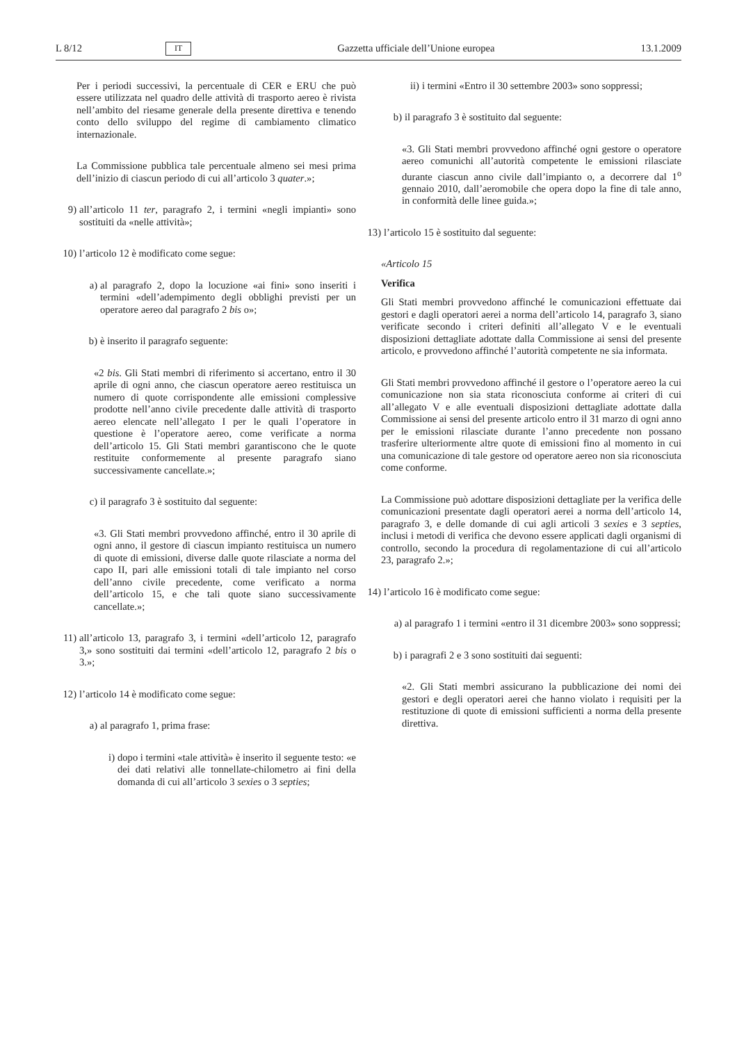L 8/12 IT Gazzetta ufficiale dell’Unione europea 13.1.2009
Per i periodi successivi, la percentuale di CER e ERU che può essere utilizzata nel quadro delle attività di trasporto aereo è rivista nell’ambito del riesame generale della presente direttiva e tenendo conto dello sviluppo del regime di cambiamento climatico internazionale.
La Commissione pubblica tale percentuale almeno sei mesi prima dell’inizio di ciascun periodo di cui all’articolo 3 quater.»;
9) all’articolo 11 ter, paragrafo 2, i termini «negli impianti» sono sostituiti da «nelle attività»;
10) l’articolo 12 è modificato come segue:
a) al paragrafo 2, dopo la locuzione «ai fini» sono inseriti i termini «dell’adempimento degli obblighi previsti per un operatore aereo dal paragrafo 2 bis o»;
b) è inserito il paragrafo seguente:
«2 bis. Gli Stati membri di riferimento si accertano, entro il 30 aprile di ogni anno, che ciascun operatore aereo restituisca un numero di quote corrispondente alle emissioni complessive prodotte nell’anno civile precedente dalle attività di trasporto aereo elencate nell’allegato I per le quali l’operatore in questione è l’operatore aereo, come verificate a norma dell’articolo 15. Gli Stati membri garantiscono che le quote restituite conformemente al presente paragrafo siano successivamente cancellate.»;
c) il paragrafo 3 è sostituito dal seguente:
«3. Gli Stati membri provvedono affinché, entro il 30 aprile di ogni anno, il gestore di ciascun impianto restituisca un numero di quote di emissioni, diverse dalle quote rilasciate a norma del capo II, pari alle emissioni totali di tale impianto nel corso dell’anno civile precedente, come verificato a norma dell’articolo 15, e che tali quote siano successivamente cancellate.»;
11) all’articolo 13, paragrafo 3, i termini «dell’articolo 12, paragrafo 3,» sono sostituiti dai termini «dell’articolo 12, paragrafo 2 bis o 3.»;
12) l’articolo 14 è modificato come segue:
a) al paragrafo 1, prima frase:
i) dopo i termini «tale attività» è inserito il seguente testo: «e dei dati relativi alle tonnellate-chilometro ai fini della domanda di cui all’articolo 3 sexies o 3 septies;
ii) i termini «Entro il 30 settembre 2003» sono soppressi;
b) il paragrafo 3 è sostituito dal seguente:
«3. Gli Stati membri provvedono affinché ogni gestore o operatore aereo comunichi all’autorità competente le emissioni rilasciate durante ciascun anno civile dall’impianto o, a decorrere dal 1<sup>o</sup> gennaio 2010, dall’aeromobile che opera dopo la fine di tale anno, in conformità delle linee guida.»;
13) l’articolo 15 è sostituito dal seguente:
«Articolo 15
Verifica
Gli Stati membri provvedono affinché le comunicazioni effettuate dai gestori e dagli operatori aerei a norma dell’articolo 14, paragrafo 3, siano verificate secondo i criteri definiti all’allegato V e le eventuali disposizioni dettagliate adottate dalla Commissione ai sensi del presente articolo, e provvedono affinché l’autorità competente ne sia informata.
Gli Stati membri provvedono affinché il gestore o l’operatore aereo la cui comunicazione non sia stata riconosciuta conforme ai criteri di cui all’allegato V e alle eventuali disposizioni dettagliate adottate dalla Commissione ai sensi del presente articolo entro il 31 marzo di ogni anno per le emissioni rilasciate durante l’anno precedente non possano trasferire ulteriormente altre quote di emissioni fino al momento in cui una comunicazione di tale gestore od operatore aereo non sia riconosciuta come conforme.
La Commissione può adottare disposizioni dettagliate per la verifica delle comunicazioni presentate dagli operatori aerei a norma dell’articolo 14, paragrafo 3, e delle domande di cui agli articoli 3 sexies e 3 septies, inclusi i metodi di verifica che devono essere applicati dagli organismi di controllo, secondo la procedura di regolamentazione di cui all’articolo 23, paragrafo 2.»;
14) l’articolo 16 è modificato come segue:
a) al paragrafo 1 i termini «entro il 31 dicembre 2003» sono soppressi;
b) i paragrafi 2 e 3 sono sostituiti dai seguenti:
«2. Gli Stati membri assicurano la pubblicazione dei nomi dei gestori e degli operatori aerei che hanno violato i requisiti per la restituzione di quote di emissioni sufficienti a norma della presente direttiva.